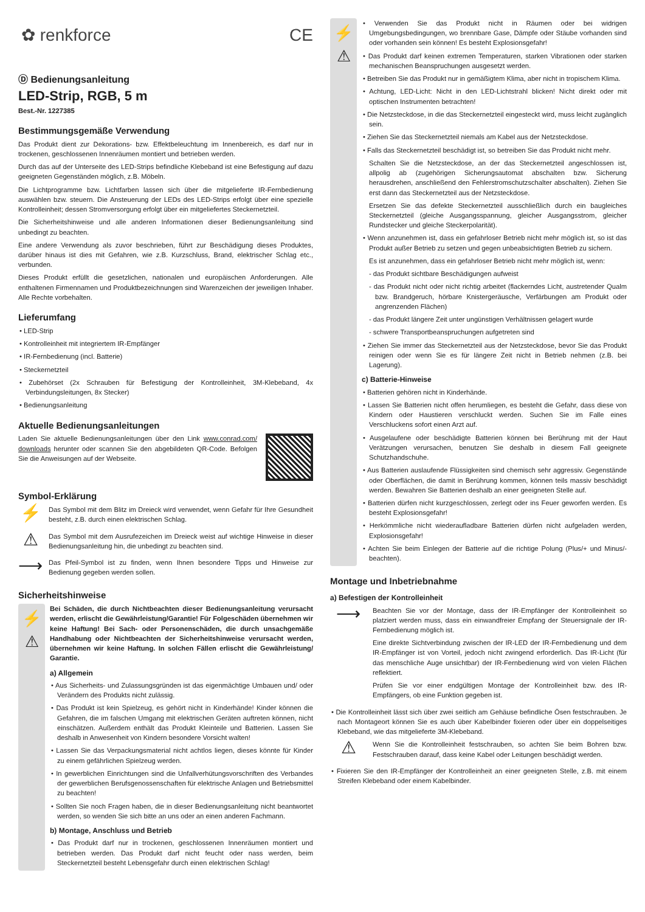✿ renkforce CE
Ⓓ Bedienungsanleitung
LED-Strip, RGB, 5 m
Best.-Nr. 1227385
Bestimmungsgemäße Verwendung
Das Produkt dient zur Dekorations- bzw. Effektbeleuchtung im Innenbereich, es darf nur in trockenen, geschlossenen Innenräumen montiert und betrieben werden.
Durch das auf der Unterseite des LED-Strips befindliche Klebeband ist eine Befestigung auf dazu geeigneten Gegenständen möglich, z.B. Möbeln.
Die Lichtprogramme bzw. Lichtfarben lassen sich über die mitgelieferte IR-Fernbedienung auswählen bzw. steuern. Die Ansteuerung der LEDs des LED-Strips erfolgt über eine spezielle Kontrolleinheit; dessen Stromversorgung erfolgt über ein mitgeliefertes Steckernetzteil.
Die Sicherheitshinweise und alle anderen Informationen dieser Bedienungsanleitung sind unbedingt zu beachten.
Eine andere Verwendung als zuvor beschrieben, führt zur Beschädigung dieses Produktes, darüber hinaus ist dies mit Gefahren, wie z.B. Kurzschluss, Brand, elektrischer Schlag etc., verbunden.
Dieses Produkt erfüllt die gesetzlichen, nationalen und europäischen Anforderungen. Alle enthaltenen Firmennamen und Produktbezeichnungen sind Warenzeichen der jeweiligen Inhaber. Alle Rechte vorbehalten.
Lieferumfang
• LED-Strip
• Kontrolleinheit mit integriertem IR-Empfänger
• IR-Fernbedienung (incl. Batterie)
• Steckernetzteil
• Zubehörset (2x Schrauben für Befestigung der Kontrolleinheit, 3M-Klebeband, 4x Verbindungsleitungen, 8x Stecker)
• Bedienungsanleitung
Aktuelle Bedienungsanleitungen
Laden Sie aktuelle Bedienungsanleitungen über den Link www.conrad.com/ downloads herunter oder scannen Sie den abgebildeten QR-Code. Befolgen Sie die Anweisungen auf der Webseite.
Symbol-Erklärung
⚡
Das Symbol mit dem Blitz im Dreieck wird verwendet, wenn Gefahr für Ihre Gesundheit besteht, z.B. durch einen elektrischen Schlag.
⚠
Das Symbol mit dem Ausrufezeichen im Dreieck weist auf wichtige Hinweise in dieser Bedienungsanleitung hin, die unbedingt zu beachten sind.
⟶
Das Pfeil-Symbol ist zu finden, wenn Ihnen besondere Tipps und Hinweise zur Bedienung gegeben werden sollen.
Sicherheitshinweise
⚡
⚠
Bei Schäden, die durch Nichtbeachten dieser Bedienungsanleitung verursacht werden, erlischt die Gewährleistung/Garantie! Für Folgeschäden übernehmen wir keine Haftung! Bei Sach- oder Personenschäden, die durch unsachgemäße Handhabung oder Nichtbeachten der Sicherheitshinweise verursacht werden, übernehmen wir keine Haftung. In solchen Fällen erlischt die Gewährleistung/ Garantie.
a) Allgemein
• Aus Sicherheits- und Zulassungsgründen ist das eigenmächtige Umbauen und/ oder Verändern des Produkts nicht zulässig.
• Das Produkt ist kein Spielzeug, es gehört nicht in Kinderhände! Kinder können die Gefahren, die im falschen Umgang mit elektrischen Geräten auftreten können, nicht einschätzen. Außerdem enthält das Produkt Kleinteile und Batterien. Lassen Sie deshalb in Anwesenheit von Kindern besondere Vorsicht walten!
• Lassen Sie das Verpackungsmaterial nicht achtlos liegen, dieses könnte für Kinder zu einem gefährlichen Spielzeug werden.
• In gewerblichen Einrichtungen sind die Unfallverhütungsvorschriften des Verbandes der gewerblichen Berufsgenossenschaften für elektrische Anlagen und Betriebsmittel zu beachten!
• Sollten Sie noch Fragen haben, die in dieser Bedienungsanleitung nicht beantwortet werden, so wenden Sie sich bitte an uns oder an einen anderen Fachmann.
b) Montage, Anschluss und Betrieb
• Das Produkt darf nur in trockenen, geschlossenen Innenräumen montiert und betrieben werden. Das Produkt darf nicht feucht oder nass werden, beim Steckernetzteil besteht Lebensgefahr durch einen elektrischen Schlag!
⚡
⚠
• Verwenden Sie das Produkt nicht in Räumen oder bei widrigen Umgebungsbedingungen, wo brennbare Gase, Dämpfe oder Stäube vorhanden sind oder vorhanden sein können! Es besteht Explosionsgefahr!
• Das Produkt darf keinen extremen Temperaturen, starken Vibrationen oder starken mechanischen Beanspruchungen ausgesetzt werden.
• Betreiben Sie das Produkt nur in gemäßigtem Klima, aber nicht in tropischem Klima.
• Achtung, LED-Licht: Nicht in den LED-Lichtstrahl blicken! Nicht direkt oder mit optischen Instrumenten betrachten!
• Die Netzsteckdose, in die das Steckernetzteil eingesteckt wird, muss leicht zugänglich sein.
• Ziehen Sie das Steckernetzteil niemals am Kabel aus der Netzsteckdose.
• Falls das Steckernetzteil beschädigt ist, so betreiben Sie das Produkt nicht mehr.
Schalten Sie die Netzsteckdose, an der das Steckernetzteil angeschlossen ist, allpolig ab (zugehörigen Sicherungsautomat abschalten bzw. Sicherung herausdrehen, anschließend den Fehlerstromschutzschalter abschalten). Ziehen Sie erst dann das Steckernetzteil aus der Netzsteckdose.
Ersetzen Sie das defekte Steckernetzteil ausschließlich durch ein baugleiches Steckernetzteil (gleiche Ausgangsspannung, gleicher Ausgangsstrom, gleicher Rundstecker und gleiche Steckerpolarität).
• Wenn anzunehmen ist, dass ein gefahrloser Betrieb nicht mehr möglich ist, so ist das Produkt außer Betrieb zu setzen und gegen unbeabsichtigten Betrieb zu sichern.
Es ist anzunehmen, dass ein gefahrloser Betrieb nicht mehr möglich ist, wenn:
- das Produkt sichtbare Beschädigungen aufweist
- das Produkt nicht oder nicht richtig arbeitet (flackerndes Licht, austretender Qualm bzw. Brandgeruch, hörbare Knistergeräusche, Verfärbungen am Produkt oder angrenzenden Flächen)
- das Produkt längere Zeit unter ungünstigen Verhältnissen gelagert wurde
- schwere Transportbeanspruchungen aufgetreten sind
• Ziehen Sie immer das Steckernetzteil aus der Netzsteckdose, bevor Sie das Produkt reinigen oder wenn Sie es für längere Zeit nicht in Betrieb nehmen (z.B. bei Lagerung).
c) Batterie-Hinweise
• Batterien gehören nicht in Kinderhände.
• Lassen Sie Batterien nicht offen herumliegen, es besteht die Gefahr, dass diese von Kindern oder Haustieren verschluckt werden. Suchen Sie im Falle eines Verschluckens sofort einen Arzt auf.
• Ausgelaufene oder beschädigte Batterien können bei Berührung mit der Haut Verätzungen verursachen, benutzen Sie deshalb in diesem Fall geeignete Schutzhandschuhe.
• Aus Batterien auslaufende Flüssigkeiten sind chemisch sehr aggressiv. Gegenstände oder Oberflächen, die damit in Berührung kommen, können teils massiv beschädigt werden. Bewahren Sie Batterien deshalb an einer geeigneten Stelle auf.
• Batterien dürfen nicht kurzgeschlossen, zerlegt oder ins Feuer geworfen werden. Es besteht Explosionsgefahr!
• Herkömmliche nicht wiederaufladbare Batterien dürfen nicht aufgeladen werden, Explosionsgefahr!
• Achten Sie beim Einlegen der Batterie auf die richtige Polung (Plus/+ und Minus/- beachten).
Montage und Inbetriebnahme
a) Befestigen der Kontrolleinheit
⟶
Beachten Sie vor der Montage, dass der IR-Empfänger der Kontrolleinheit so platziert werden muss, dass ein einwandfreier Empfang der Steuersignale der IR-Fernbedienung möglich ist.
Eine direkte Sichtverbindung zwischen der IR-LED der IR-Fernbedienung und dem IR-Empfänger ist von Vorteil, jedoch nicht zwingend erforderlich. Das IR-Licht (für das menschliche Auge unsichtbar) der IR-Fernbedienung wird von vielen Flächen reflektiert.
Prüfen Sie vor einer endgültigen Montage der Kontrolleinheit bzw. des IR-Empfängers, ob eine Funktion gegeben ist.
• Die Kontrolleinheit lässt sich über zwei seitlich am Gehäuse befindliche Ösen festschrauben. Je nach Montageort können Sie es auch über Kabelbinder fixieren oder über ein doppelseitiges Klebeband, wie das mitgelieferte 3M-Klebeband.
⚠
Wenn Sie die Kontrolleinheit festschrauben, so achten Sie beim Bohren bzw. Festschrauben darauf, dass keine Kabel oder Leitungen beschädigt werden.
• Fixieren Sie den IR-Empfänger der Kontrolleinheit an einer geeigneten Stelle, z.B. mit einem Streifen Klebeband oder einem Kabelbinder.